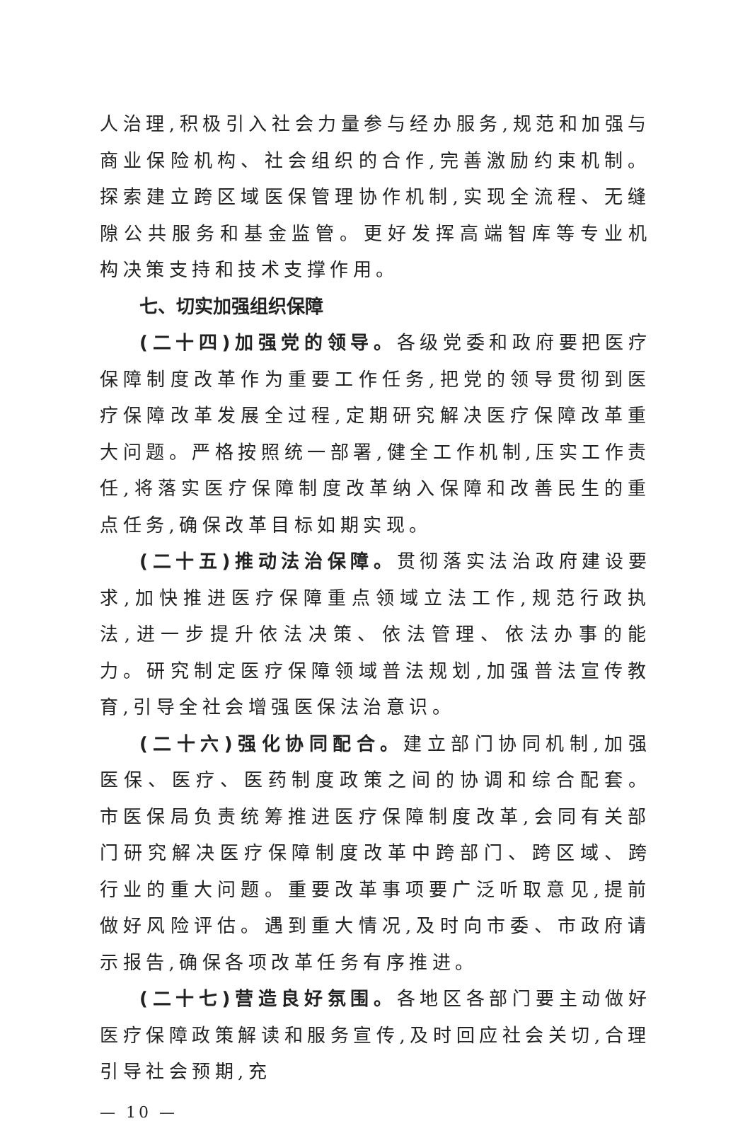人治理,积极引入社会力量参与经办服务,规范和加强与商业保险机构、社会组织的合作,完善激励约束机制。探索建立跨区域医保管理协作机制,实现全流程、无缝隙公共服务和基金监管。更好发挥高端智库等专业机构决策支持和技术支撑作用。
七、切实加强组织保障
(二十四)加强党的领导。各级党委和政府要把医疗保障制度改革作为重要工作任务,把党的领导贯彻到医疗保障改革发展全过程,定期研究解决医疗保障改革重大问题。严格按照统一部署,健全工作机制,压实工作责任,将落实医疗保障制度改革纳入保障和改善民生的重点任务,确保改革目标如期实现。
(二十五)推动法治保障。贯彻落实法治政府建设要求,加快推进医疗保障重点领域立法工作,规范行政执法,进一步提升依法决策、依法管理、依法办事的能力。研究制定医疗保障领域普法规划,加强普法宣传教育,引导全社会增强医保法治意识。
(二十六)强化协同配合。建立部门协同机制,加强医保、医疗、医药制度政策之间的协调和综合配套。市医保局负责统筹推进医疗保障制度改革,会同有关部门研究解决医疗保障制度改革中跨部门、跨区域、跨行业的重大问题。重要改革事项要广泛听取意见,提前做好风险评估。遇到重大情况,及时向市委、市政府请示报告,确保各项改革任务有序推进。
(二十七)营造良好氛围。各地区各部门要主动做好医疗保障政策解读和服务宣传,及时回应社会关切,合理引导社会预期,充
— 10 —